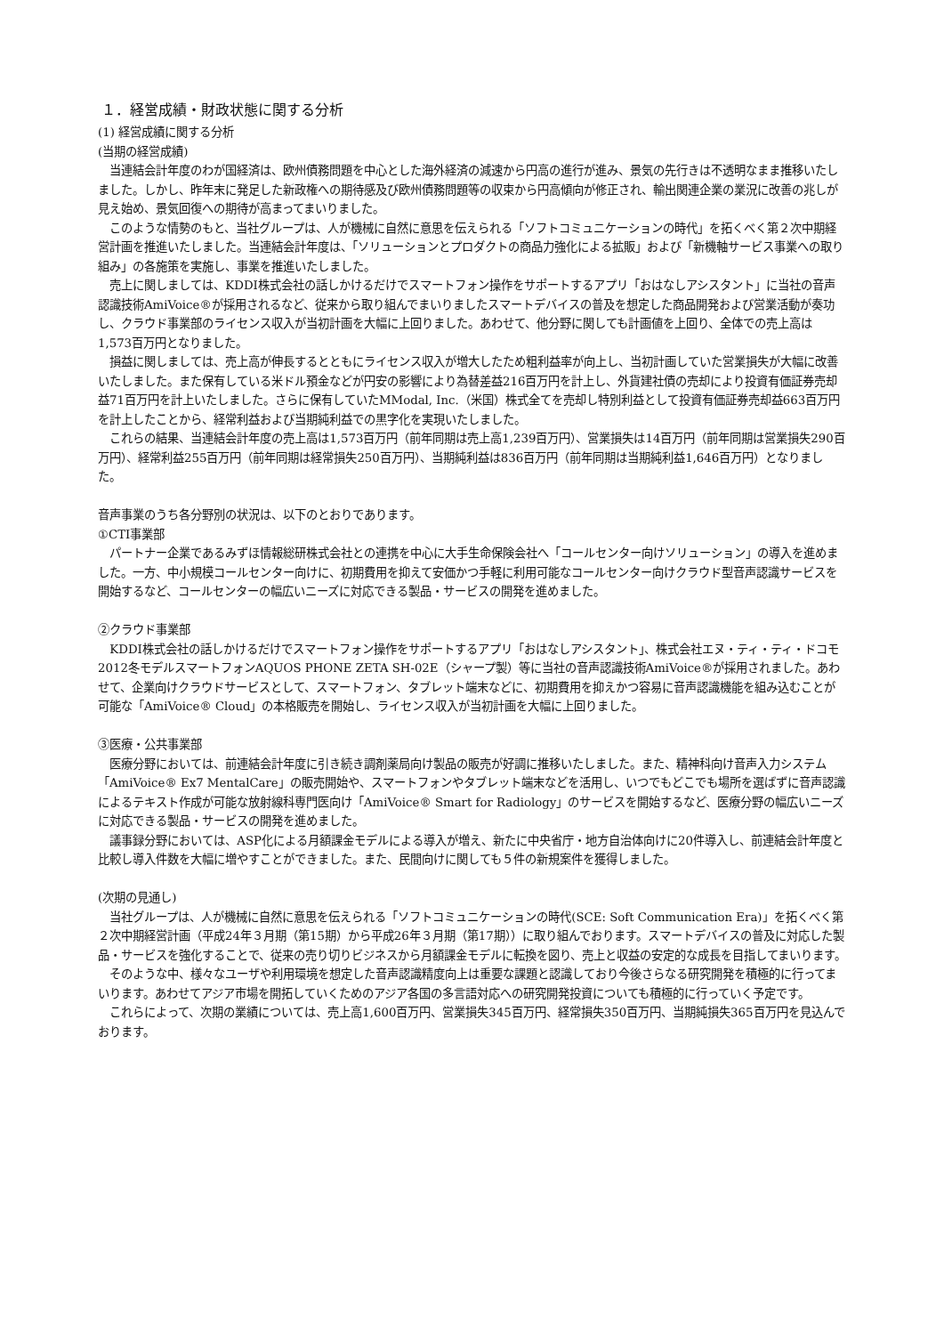１．経営成績・財政状態に関する分析
(1) 経営成績に関する分析
(当期の経営成績)
当連結会計年度のわが国経済は、欧州債務問題を中心とした海外経済の減速から円高の進行が進み、景気の先行きは不透明なまま推移いたしました。しかし、昨年末に発足した新政権への期待感及び欧州債務問題等の収束から円高傾向が修正され、輸出関連企業の業況に改善の兆しが見え始め、景気回復への期待が高まってまいりました。
このような情勢のもと、当社グループは、人が機械に自然に意思を伝えられる「ソフトコミュニケーションの時代」を拓くべく第２次中期経営計画を推進いたしました。当連結会計年度は、「ソリューションとプロダクトの商品力強化による拡販」および「新機軸サービス事業への取り組み」の各施策を実施し、事業を推進いたしました。
売上に関しましては、KDDI株式会社の話しかけるだけでスマートフォン操作をサポートするアプリ「おはなしアシスタント」に当社の音声認識技術AmiVoice®が採用されるなど、従来から取り組んでまいりましたスマートデバイスの普及を想定した商品開発および営業活動が奏功し、クラウド事業部のライセンス収入が当初計画を大幅に上回りました。あわせて、他分野に関しても計画値を上回り、全体での売上高は1,573百万円となりました。
損益に関しましては、売上高が伸長するとともにライセンス収入が増大したため粗利益率が向上し、当初計画していた営業損失が大幅に改善いたしました。また保有している米ドル預金などが円安の影響により為替差益216百万円を計上し、外貨建社債の売却により投資有価証券売却益71百万円を計上いたしました。さらに保有していたMModal, Inc.（米国）株式全てを売却し特別利益として投資有価証券売却益663百万円を計上したことから、経常利益および当期純利益での黒字化を実現いたしました。
これらの結果、当連結会計年度の売上高は1,573百万円（前年同期は売上高1,239百万円）、営業損失は14百万円（前年同期は営業損失290百万円）、経常利益255百万円（前年同期は経常損失250百万円）、当期純利益は836百万円（前年同期は当期純利益1,646百万円）となりました。
音声事業のうち各分野別の状況は、以下のとおりであります。
①CTI事業部
パートナー企業であるみずほ情報総研株式会社との連携を中心に大手生命保険会社へ「コールセンター向けソリューション」の導入を進めました。一方、中小規模コールセンター向けに、初期費用を抑えて安価かつ手軽に利用可能なコールセンター向けクラウド型音声認識サービスを開始するなど、コールセンターの幅広いニーズに対応できる製品・サービスの開発を進めました。
②クラウド事業部
KDDI株式会社の話しかけるだけでスマートフォン操作をサポートするアプリ「おはなしアシスタント」、株式会社エヌ・ティ・ティ・ドコモ2012冬モデルスマートフォンAQUOS PHONE ZETA SH-02E（シャープ製）等に当社の音声認識技術AmiVoice®が採用されました。あわせて、企業向けクラウドサービスとして、スマートフォン、タブレット端末などに、初期費用を抑えかつ容易に音声認識機能を組み込むことが可能な「AmiVoice® Cloud」の本格販売を開始し、ライセンス収入が当初計画を大幅に上回りました。
③医療・公共事業部
医療分野においては、前連結会計年度に引き続き調剤薬局向け製品の販売が好調に推移いたしました。また、精神科向け音声入力システム「AmiVoice® Ex7 MentalCare」の販売開始や、スマートフォンやタブレット端末などを活用し、いつでもどこでも場所を選ばずに音声認識によるテキスト作成が可能な放射線科専門医向け「AmiVoice® Smart for Radiology」のサービスを開始するなど、医療分野の幅広いニーズに対応できる製品・サービスの開発を進めました。
議事録分野においては、ASP化による月額課金モデルによる導入が増え、新たに中央省庁・地方自治体向けに20件導入し、前連結会計年度と比較し導入件数を大幅に増やすことができました。また、民間向けに関しても５件の新規案件を獲得しました。
(次期の見通し)
当社グループは、人が機械に自然に意思を伝えられる「ソフトコミュニケーションの時代(SCE: Soft Communication Era)」を拓くべく第２次中期経営計画（平成24年３月期（第15期）から平成26年３月期（第17期））に取り組んでおります。スマートデバイスの普及に対応した製品・サービスを強化することで、従来の売り切りビジネスから月額課金モデルに転換を図り、売上と収益の安定的な成長を目指してまいります。
そのような中、様々なユーザや利用環境を想定した音声認識精度向上は重要な課題と認識しており今後さらなる研究開発を積極的に行ってまいります。あわせてアジア市場を開拓していくためのアジア各国の多言語対応への研究開発投資についても積極的に行っていく予定です。
これらによって、次期の業績については、売上高1,600百万円、営業損失345百万円、経常損失350百万円、当期純損失365百万円を見込んでおります。